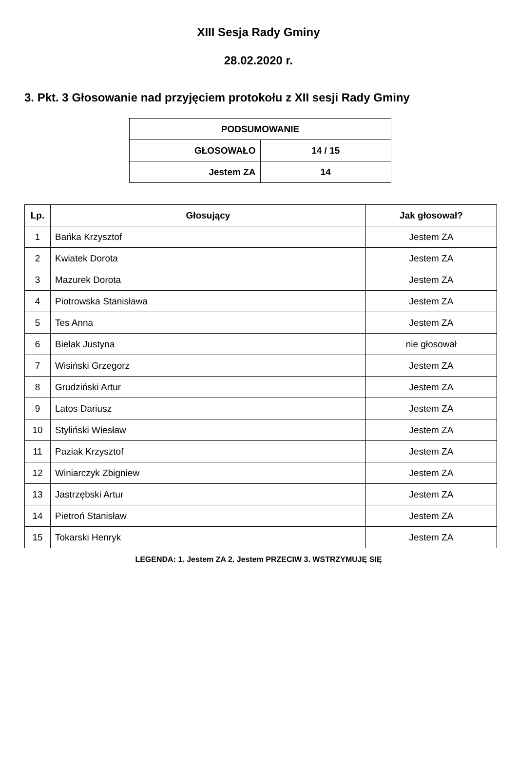XIII Sesja Rady Gminy
28.02.2020 r.
3. Pkt. 3 Głosowanie nad przyjęciem protokołu z XII sesji Rady Gminy
| PODSUMOWANIE | |
| --- | --- |
| GŁOSOWAŁO | 14 / 15 |
| Jestem ZA | 14 |
| Lp. | Głosujący | Jak głosował? |
| --- | --- | --- |
| 1 | Bańka Krzysztof | Jestem ZA |
| 2 | Kwiatek Dorota | Jestem ZA |
| 3 | Mazurek Dorota | Jestem ZA |
| 4 | Piotrowska Stanisława | Jestem ZA |
| 5 | Tes Anna | Jestem ZA |
| 6 | Bielak Justyna | nie głosował |
| 7 | Wisiński Grzegorz | Jestem ZA |
| 8 | Grudziński Artur | Jestem ZA |
| 9 | Latos Dariusz | Jestem ZA |
| 10 | Styliński Wiesław | Jestem ZA |
| 11 | Paziak Krzysztof | Jestem ZA |
| 12 | Winiarczyk Zbigniew | Jestem ZA |
| 13 | Jastrzębski Artur | Jestem ZA |
| 14 | Pietroń Stanisław | Jestem ZA |
| 15 | Tokarski Henryk | Jestem ZA |
LEGENDA: 1. Jestem ZA 2. Jestem PRZECIW 3. WSTRZYMUJĘ SIĘ